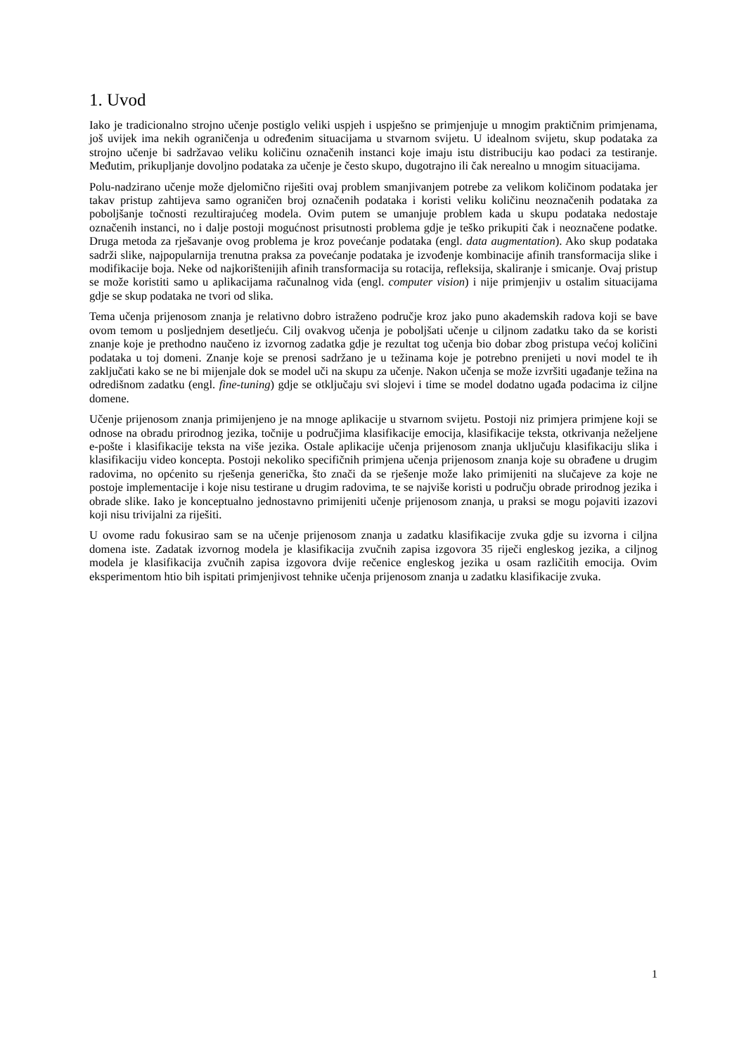1. Uvod
Iako je tradicionalno strojno učenje postiglo veliki uspjeh i uspješno se primjenjuje u mnogim praktičnim primjenama, još uvijek ima nekih ograničenja u određenim situacijama u stvarnom svijetu. U idealnom svijetu, skup podataka za strojno učenje bi sadržavao veliku količinu označenih instanci koje imaju istu distribuciju kao podaci za testiranje. Međutim, prikupljanje dovoljno podataka za učenje je često skupo, dugotrajno ili čak nerealno u mnogim situacijama.
Polu-nadzirano učenje može djelomično riješiti ovaj problem smanjivanjem potrebe za velikom količinom podataka jer takav pristup zahtijeva samo ograničen broj označenih podataka i koristi veliku količinu neoznačenih podataka za poboljšanje točnosti rezultirajućeg modela. Ovim putem se umanjuje problem kada u skupu podataka nedostaje označenih instanci, no i dalje postoji mogućnost prisutnosti problema gdje je teško prikupiti čak i neoznačene podatke. Druga metoda za rješavanje ovog problema je kroz povećanje podataka (engl. data augmentation). Ako skup podataka sadrži slike, najpopularnija trenutna praksa za povećanje podataka je izvođenje kombinacije afinih transformacija slike i modifikacije boja. Neke od najkorištenijih afinih transformacija su rotacija, refleksija, skaliranje i smicanje. Ovaj pristup se može koristiti samo u aplikacijama računalnog vida (engl. computer vision) i nije primjenjiv u ostalim situacijama gdje se skup podataka ne tvori od slika.
Tema učenja prijenosom znanja je relativno dobro istraženo područje kroz jako puno akademskih radova koji se bave ovom temom u posljednjem desetljeću. Cilj ovakvog učenja je poboljšati učenje u ciljnom zadatku tako da se koristi znanje koje je prethodno naučeno iz izvornog zadatka gdje je rezultat tog učenja bio dobar zbog pristupa većoj količini podataka u toj domeni. Znanje koje se prenosi sadržano je u težinama koje je potrebno prenijeti u novi model te ih zaključati kako se ne bi mijenjale dok se model uči na skupu za učenje. Nakon učenja se može izvršiti ugađanje težina na odredišnom zadatku (engl. fine-tuning) gdje se otključaju svi slojevi i time se model dodatno ugađa podacima iz ciljne domene.
Učenje prijenosom znanja primijenjeno je na mnoge aplikacije u stvarnom svijetu. Postoji niz primjera primjene koji se odnose na obradu prirodnog jezika, točnije u područjima klasifikacije emocija, klasifikacije teksta, otkrivanja neželjene e-pošte i klasifikacije teksta na više jezika. Ostale aplikacije učenja prijenosom znanja uključuju klasifikaciju slika i klasifikaciju video koncepta. Postoji nekoliko specifičnih primjena učenja prijenosom znanja koje su obrađene u drugim radovima, no općenito su rješenja generička, što znači da se rješenje može lako primijeniti na slučajeve za koje ne postoje implementacije i koje nisu testirane u drugim radovima, te se najviše koristi u području obrade prirodnog jezika i obrade slike. Iako je konceptualno jednostavno primijeniti učenje prijenosom znanja, u praksi se mogu pojaviti izazovi koji nisu trivijalni za riješiti.
U ovome radu fokusirao sam se na učenje prijenosom znanja u zadatku klasifikacije zvuka gdje su izvorna i ciljna domena iste. Zadatak izvornog modela je klasifikacija zvučnih zapisa izgovora 35 riječi engleskog jezika, a ciljnog modela je klasifikacija zvučnih zapisa izgovora dvije rečenice engleskog jezika u osam različitih emocija. Ovim eksperimentom htio bih ispitati primjenjivost tehnike učenja prijenosom znanja u zadatku klasifikacije zvuka.
1